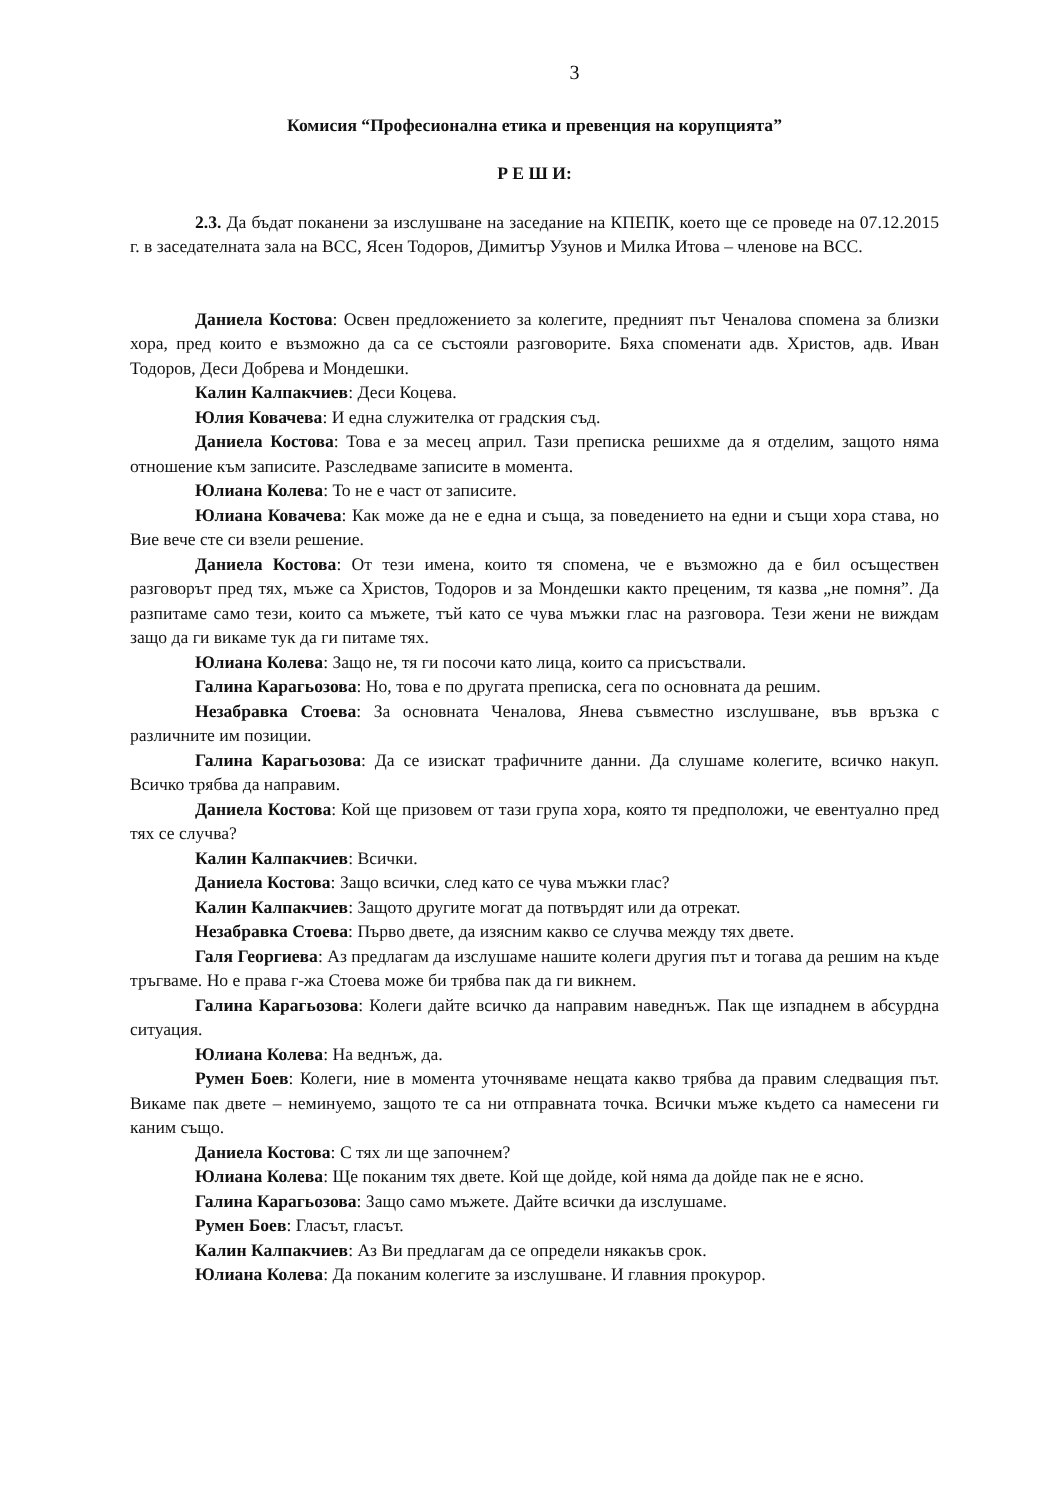3
Комисия “Професионална етика и превенция на корупцията”
Р Е Ш И:
2.3. Да бъдат поканени за изслушване на заседание на КПЕПК, което ще се проведе на 07.12.2015 г. в заседателната зала на ВСС, Ясен Тодоров, Димитър Узунов и Милка Итова – членове на ВСС.
Даниела Костова: Освен предложението за колегите, предният път Ченалова спомена за близки хора, пред които е възможно да са се състояли разговорите. Бяха споменати адв. Христов, адв. Иван Тодоров, Деси Добрева и Мондешки.
Калин Калпакчиев: Деси Коцева.
Юлия Ковачева: И една служителка от градския съд.
Даниела Костова: Това е за месец април. Тази преписка решихме да я отделим, защото няма отношение към записите. Разследваме записите в момента.
Юлиана Колева: То не е част от записите.
Юлиана Ковачева: Как може да не е една и съща, за поведението на едни и същи хора става, но Вие вече сте си взели решение.
Даниела Костова: От тези имена, които тя спомена, че е възможно да е бил осъществен разговорът пред тях, мъже са Христов, Тодоров и за Мондешки както преценим, тя казва „не помня”. Да разпитаме само тези, които са мъжете, тъй като се чува мъжки глас на разговора. Тези жени не виждам защо да ги викаме тук да ги питаме тях.
Юлиана Колева: Защо не, тя ги посочи като лица, които са присъствали.
Галина Карагьозова: Но, това е по другата преписка, сега по основната да решим.
Незабравка Стоева: За основната Ченалова, Янева съвместно изслушване, във връзка с различните им позиции.
Галина Карагьозова: Да се изискат трафичните данни. Да слушаме колегите, всичко накуп. Всичко трябва да направим.
Даниела Костова: Кой ще призовем от тази група хора, която тя предположи, че евентуално пред тях се случва?
Калин Калпакчиев: Всички.
Даниела Костова: Защо всички, след като се чува мъжки глас?
Калин Калпакчиев: Защото другите могат да потвърдят или да отрекат.
Незабравка Стоева: Първо двете, да изясним какво се случва между тях двете.
Галя Георгиева: Аз предлагам да изслушаме нашите колеги другия път и тогава да решим на къде тръгваме. Но е права г-жа Стоева може би трябва пак да ги викнем.
Галина Карагьозова: Колеги дайте всичко да направим наведнъж. Пак ще изпаднем в абсурдна ситуация.
Юлиана Колева: На веднъж, да.
Румен Боев: Колеги, ние в момента уточняваме нещата какво трябва да правим следващия път. Викаме пак двете – неминуемо, защото те са ни отправната точка. Всички мъже където са намесени ги каним също.
Даниела Костова: С тях ли ще започнем?
Юлиана Колева: Ще поканим тях двете. Кой ще дойде, кой няма да дойде пак не е ясно.
Галина Карагьозова: Защо само мъжете. Дайте всички да изслушаме.
Румен Боев: Гласът, гласът.
Калин Калпакчиев: Аз Ви предлагам да се определи някакъв срок.
Юлиана Колева: Да поканим колегите за изслушване. И главния прокурор.